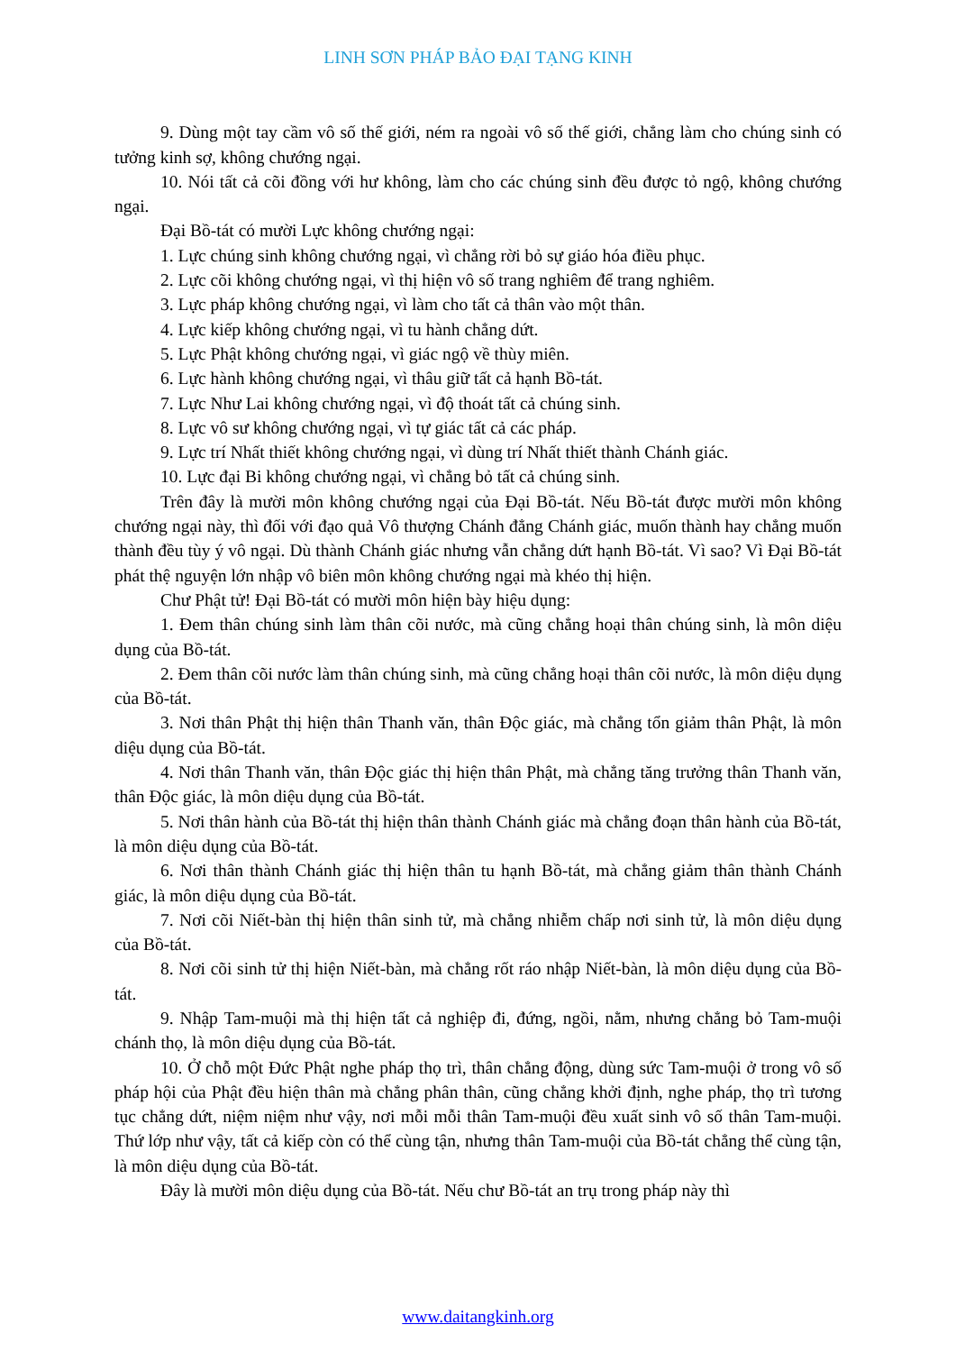LINH SƠN PHÁP BẢO ĐẠI TẠNG KINH
9. Dùng một tay cầm vô số thế giới, ném ra ngoài vô số thế giới, chẳng làm cho chúng sinh có tưởng kinh sợ, không chướng ngại.
10. Nói tất cả cõi đồng với hư không, làm cho các chúng sinh đều được tỏ ngộ, không chướng ngại.
Đại Bồ-tát có mười Lực không chướng ngại:
1. Lực chúng sinh không chướng ngại, vì chẳng rời bỏ sự giáo hóa điều phục.
2. Lực cõi không chướng ngại, vì thị hiện vô số trang nghiêm để trang nghiêm.
3. Lực pháp không chướng ngại, vì làm cho tất cả thân vào một thân.
4. Lực kiếp không chướng ngại, vì tu hành chẳng dứt.
5. Lực Phật không chướng ngại, vì giác ngộ về thùy miên.
6. Lực hành không chướng ngại, vì thâu giữ tất cả hạnh Bồ-tát.
7. Lực Như Lai không chướng ngại, vì độ thoát tất cả chúng sinh.
8. Lực vô sư không chướng ngại, vì tự giác tất cả các pháp.
9. Lực trí Nhất thiết không chướng ngại, vì dùng trí Nhất thiết thành Chánh giác.
10. Lực đại Bi không chướng ngại, vì chẳng bỏ tất cả chúng sinh.
Trên đây là mười môn không chướng ngại của Đại Bồ-tát. Nếu Bồ-tát được mười môn không chướng ngại này, thì đối với đạo quả Vô thượng Chánh đẳng Chánh giác, muốn thành hay chẳng muốn thành đều tùy ý vô ngại. Dù thành Chánh giác nhưng vẫn chẳng dứt hạnh Bồ-tát. Vì sao? Vì Đại Bồ-tát phát thệ nguyện lớn nhập vô biên môn không chướng ngại mà khéo thị hiện.
Chư Phật tử! Đại Bồ-tát có mười môn hiện bày hiệu dụng:
1. Đem thân chúng sinh làm thân cõi nước, mà cũng chẳng hoại thân chúng sinh, là môn diệu dụng của Bồ-tát.
2. Đem thân cõi nước làm thân chúng sinh, mà cũng chẳng hoại thân cõi nước, là môn diệu dụng của Bồ-tát.
3. Nơi thân Phật thị hiện thân Thanh văn, thân Độc giác, mà chẳng tổn giảm thân Phật, là môn diệu dụng của Bồ-tát.
4. Nơi thân Thanh văn, thân Độc giác thị hiện thân Phật, mà chẳng tăng trưởng thân Thanh văn, thân Độc giác, là môn diệu dụng của Bồ-tát.
5. Nơi thân hành của Bồ-tát thị hiện thân thành Chánh giác mà chẳng đoạn thân hành của Bồ-tát, là môn diệu dụng của Bồ-tát.
6. Nơi thân thành Chánh giác thị hiện thân tu hạnh Bồ-tát, mà chẳng giảm thân thành Chánh giác, là môn diệu dụng của Bồ-tát.
7. Nơi cõi Niết-bàn thị hiện thân sinh tử, mà chẳng nhiễm chấp nơi sinh tử, là môn diệu dụng của Bồ-tát.
8. Nơi cõi sinh tử thị hiện Niết-bàn, mà chẳng rốt ráo nhập Niết-bàn, là môn diệu dụng của Bồ-tát.
9. Nhập Tam-muội mà thị hiện tất cả nghiệp đi, đứng, ngồi, nằm, nhưng chẳng bỏ Tam-muội chánh thọ, là môn diệu dụng của Bồ-tát.
10. Ở chỗ một Đức Phật nghe pháp thọ trì, thân chẳng động, dùng sức Tam-muội ở trong vô số pháp hội của Phật đều hiện thân mà chẳng phân thân, cũng chẳng khởi định, nghe pháp, thọ trì tương tục chẳng dứt, niệm niệm như vậy, nơi mỗi mỗi thân Tam-muội đều xuất sinh vô số thân Tam-muội. Thứ lớp như vậy, tất cả kiếp còn có thể cùng tận, nhưng thân Tam-muội của Bồ-tát chẳng thể cùng tận, là môn diệu dụng của Bồ-tát.
Đây là mười môn diệu dụng của Bồ-tát. Nếu chư Bồ-tát an trụ trong pháp này thì
www.daitangkinh.org